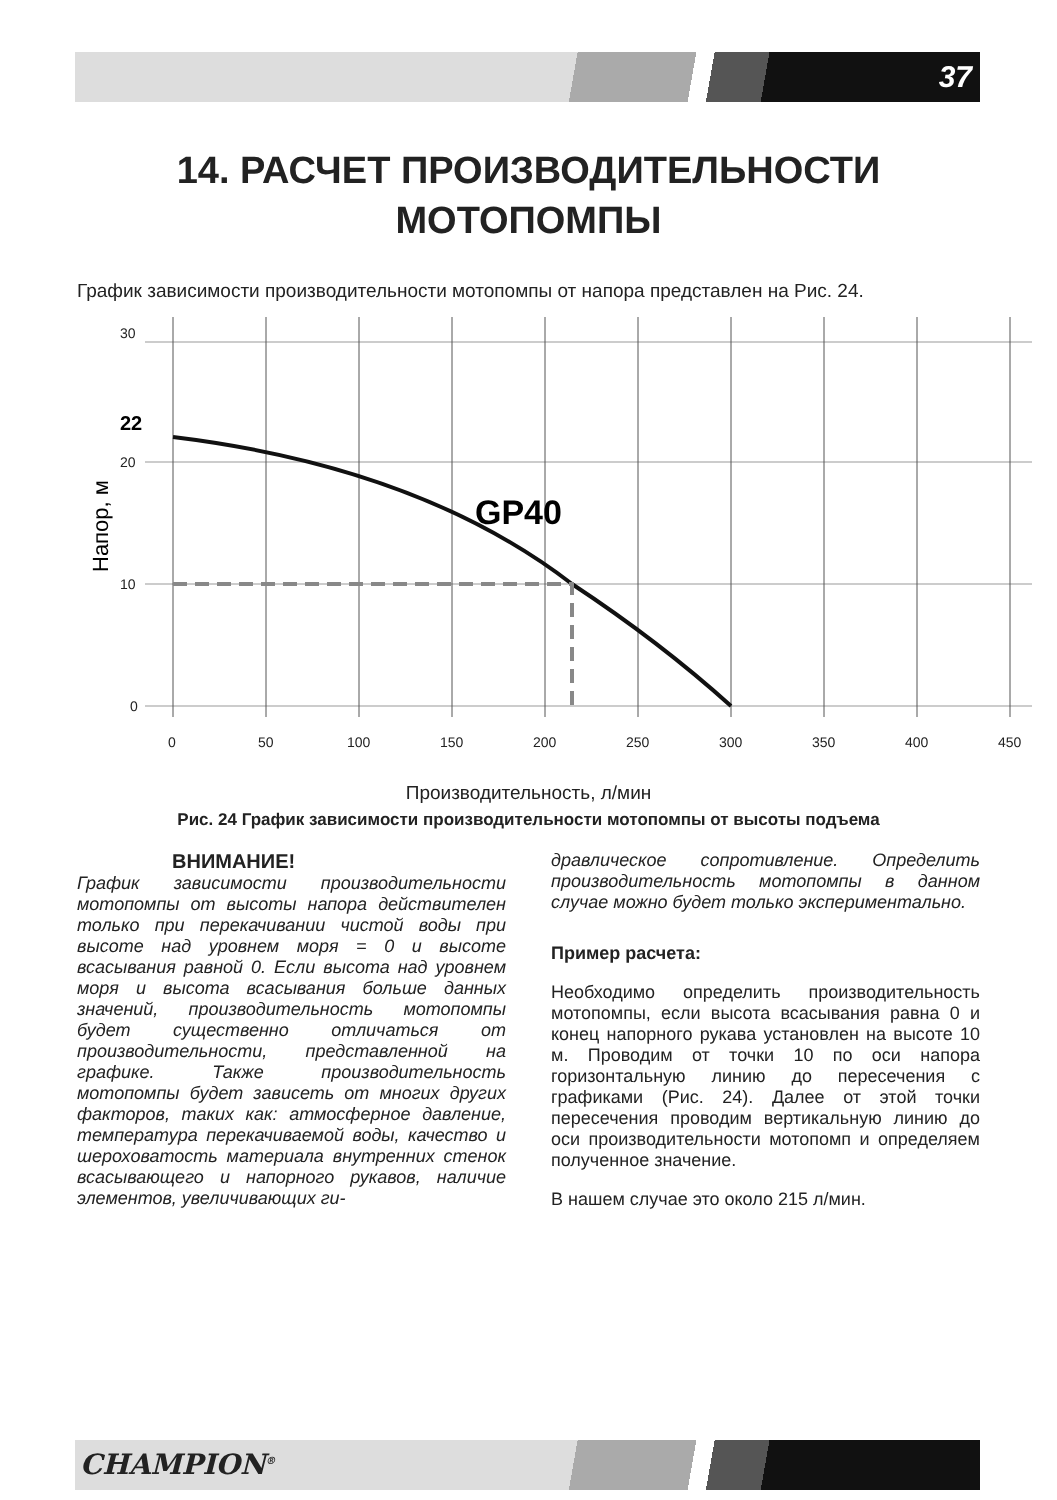37
14. РАСЧЕТ ПРОИЗВОДИТЕЛЬНОСТИ
МОТОПОМПЫ
График зависимости производительности мотопомпы от напора представлен на Рис. 24.
30
20
10
0
0
50
100
150
200
250
300
350
400
450
22
GP40
Напор, м
Производительность, л/мин
Рис. 24 График зависимости производительности мотопомпы от высоты подъема
ВНИМАНИЕ!
График зависимости производительности мотопомпы от высоты напора действителен только при перекачивании чистой воды при высоте над уровнем моря = 0 и высоте всасывания равной 0. Если высота над уровнем моря и высота всасывания больше данных значений, производительность мотопомпы будет существенно отличаться от производительности, представленной на графике. Также производительность мотопомпы будет зависеть от многих других факторов, таких как: атмосферное давление, температура перекачиваемой воды, качество и шероховатость материала внутренних стенок всасывающего и напорного рукавов, наличие элементов, увеличивающих ги-
дравлическое сопротивление. Определить производительность мотопомпы в данном случае можно будет только экспериментально.
Пример расчета:
Необходимо определить производительность мотопомпы, если высота всасывания равна 0 и конец напорного рукава установлен на высоте 10 м. Проводим от точки 10 по оси напора горизонтальную линию до пересечения с графиками (Рис. 24). Далее от этой точки пересечения проводим вертикальную линию до оси производительности мотопомп и определяем полученное значение.
В нашем случае это около 215 л/мин.
CHAMPION<sup>®</sup>